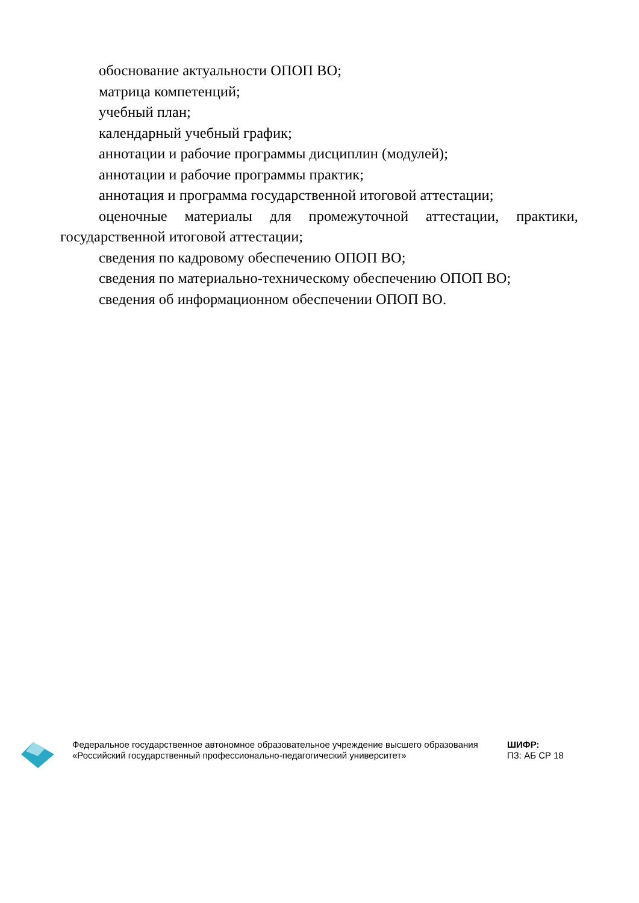обоснование актуальности ОПОП ВО;
матрица компетенций;
учебный план;
календарный учебный график;
аннотации и рабочие программы дисциплин (модулей);
аннотации и рабочие программы практик;
аннотация и программа государственной итоговой аттестации;
оценочные материалы для промежуточной аттестации, практики, государственной итоговой аттестации;
сведения по кадровому обеспечению ОПОП ВО;
сведения по материально-техническому обеспечению ОПОП ВО;
сведения об информационном обеспечении ОПОП ВО.
Федеральное государственное автономное образовательное учреждение высшего образования «Российский государственный профессионально-педагогический университет»
ШИФР:
ПЗ: АБ СР 18